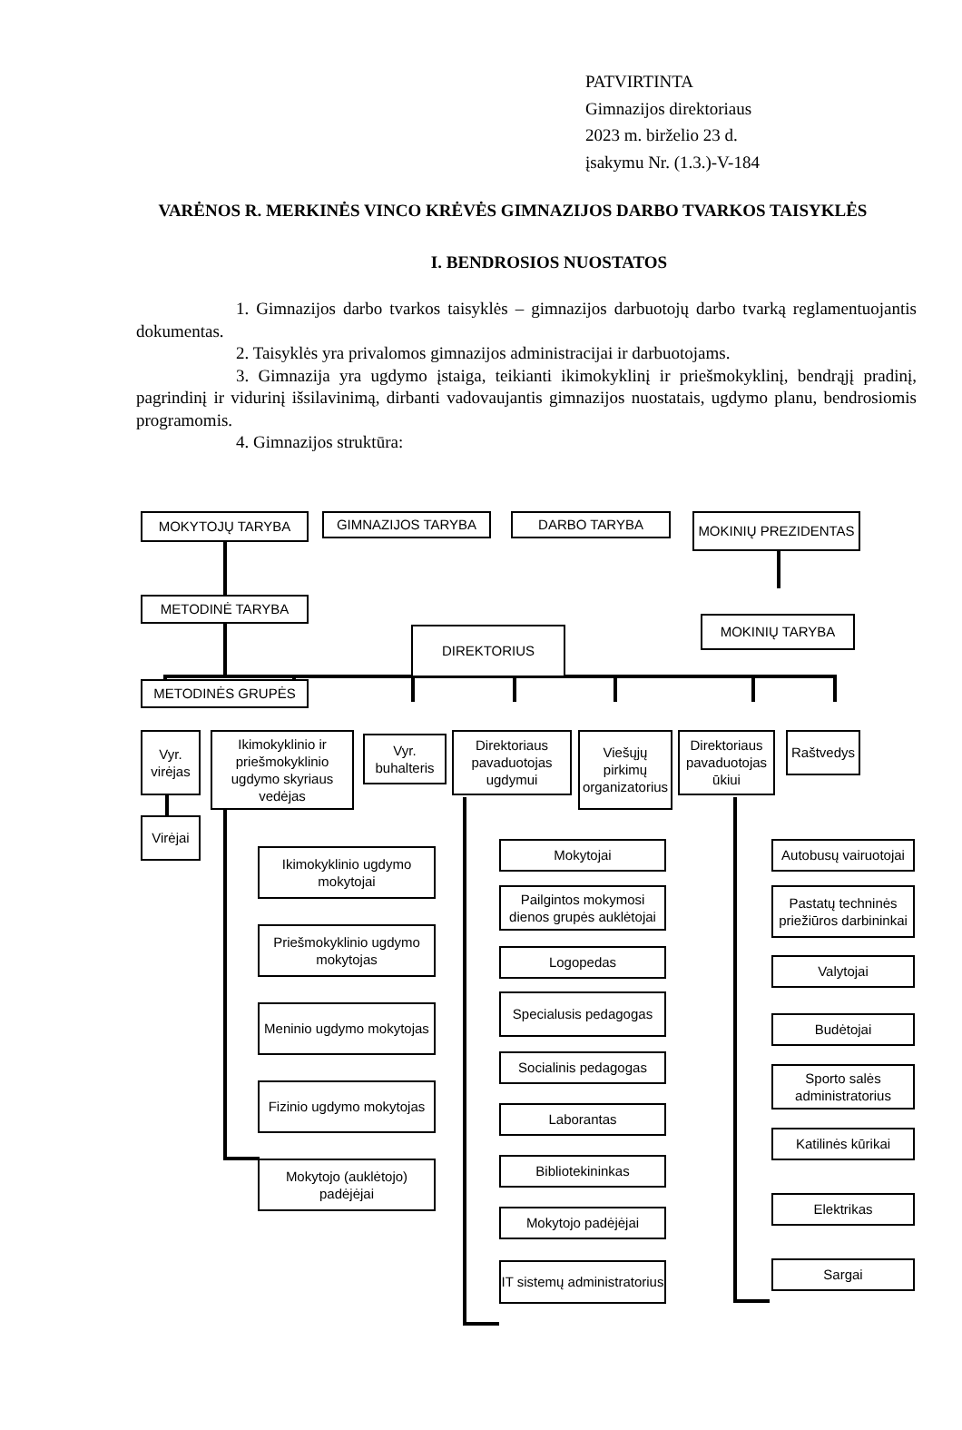PATVIRTINTA
Gimnazijos direktoriaus
2023 m. birželio 23 d.
įsakymu Nr. (1.3.)-V-184
VARĖNOS R. MERKINĖS VINCO KRĖVĖS GIMNAZIJOS DARBO TVARKOS TAISYKLĖS
I. BENDROSIOS NUOSTATOS
1. Gimnazijos darbo tvarkos taisyklės – gimnazijos darbuotojų darbo tvarką reglamentuojantis dokumentas.
2. Taisyklės yra privalomos gimnazijos administracijai ir darbuotojams.
3. Gimnazija yra ugdymo įstaiga, teikianti ikimokyklinį ir priešmokyklinį, bendrąjį pradinį, pagrindinį ir vidurinį išsilavinimą, dirbanti vadovaujantis gimnazijos nuostatais, ugdymo planu, bendrosiomis programomis.
4. Gimnazijos struktūra:
MOKYTOJŲ TARYBA GIMNAZIJOS TARYBA DARBO TARYBA MOKINIŲ PREZIDENTAS
METODINĖ TARYBA
MOKINIŲ TARYBA
DIREKTORIUS
METODINĖS GRUPĖS
Vyr. virėjas
Ikimokyklinio ir priešmokyklinio ugdymo skyriaus vedėjas
Vyr. buhalteris
Direktoriaus pavaduotojas ugdymui
Viešųjų pirkimų organizatorius
Direktoriaus pavaduotojas ūkiui
Raštvedys
Virėjai
Ikimokyklinio ugdymo mokytojai
Priešmokyklinio ugdymo mokytojas
Meninio ugdymo mokytojas
Fizinio ugdymo mokytojas
Mokytojo (auklėtojo) padėjėjai
Mokytojai
Pailgintos mokymosi dienos grupės auklėtojai
Logopedas
Specialusis pedagogas
Socialinis pedagogas
Laborantas
Bibliotekininkas
Mokytojo padėjėjai
IT sistemų administratorius
Autobusų vairuotojai
Pastatų techninės priežiūros darbininkai
Valytojai
Budėtojai
Sporto salės administratorius
Katilinės kūrikai
Elektrikas
Sargai